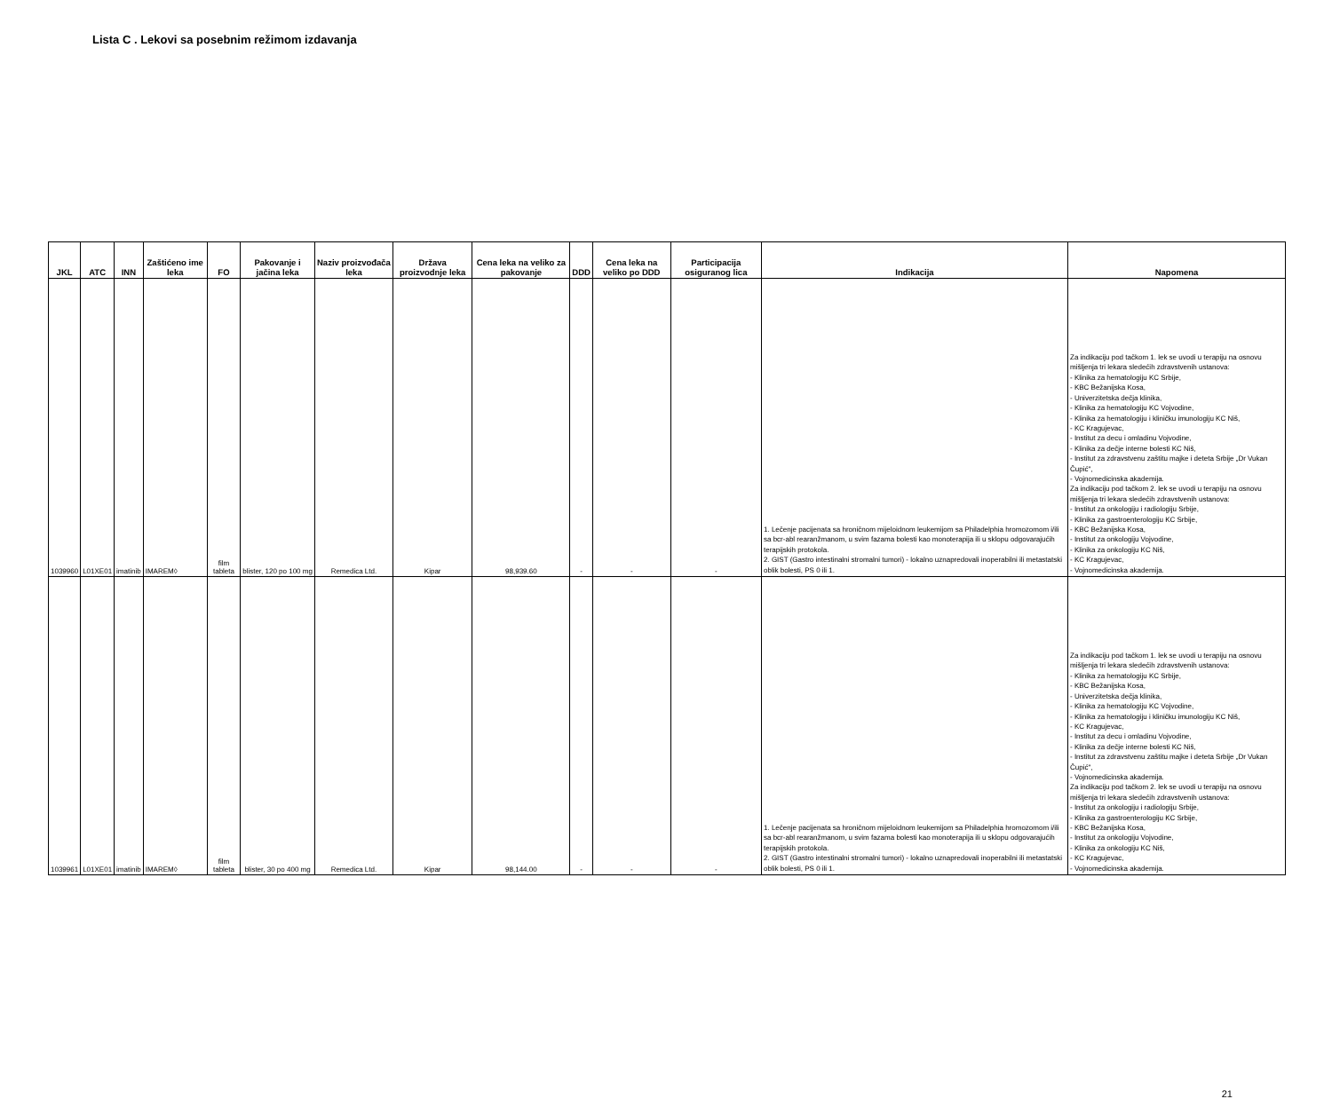Lista C . Lekovi sa posebnim režimom izdavanja
| JKL | ATC | INN | Zaštićeno ime leka | FO | Pakovanje i jačina leka | Naziv proizvođača leka | Država proizvodnje leka | Cena leka na veliko za pakovanje | DDD | Cena leka na veliko po DDD | Participacija osiguranog lica | Indikacija | Napomena |
| --- | --- | --- | --- | --- | --- | --- | --- | --- | --- | --- | --- | --- | --- |
| 1039960 | L01XE01 | imatinib | IMAREM◊ | film tableta | blister, 120 po 100 mg | Remedica Ltd. | Kipar | 98,939.60 | - | - | - | 1. Lečenje pacijenata sa hroničnom mijeloidnom leukemijom sa Philadelphia hromozomom i/ili sa bcr-abl rearanžmanom, u svim fazama bolesti kao monoterapija ili u sklopu odgovarajućih terapijskih protokola. 2. GIST (Gastro intestinalni stromalni tumori) - lokalno uznapredovali inoperabilni ili metastatski oblik bolesti, PS 0 ili 1. | Za indikaciju pod tačkom 1. lek se uvodi u terapiju na osnovu mišljenja tri lekara sledećih zdravstvenih ustanova: - Klinika za hematologiju KC Srbije, - KBC Bežanijska Kosa, - Univerzitetska dečja klinika, - Klinika za hematologiju KC Vojvodine, - Klinika za hematologiju i kliničku imunologiju KC Niš, - KC Kragujevac, - Institut za decu i omladinu Vojvodine, - Klinika za dečje interne bolesti KC Niš, - Institut za zdravstvenu zaštitu majke i deteta Srbije „Dr Vukan Čupić", - Vojnomedicinska akademija. Za indikaciju pod tačkom 2. lek se uvodi u terapiju na osnovu mišljenja tri lekara sledećih zdravstvenih ustanova: - Institut za onkologiju i radiologiju Srbije, - Klinika za gastroenterologiju KC Srbije, - KBC Bežanijska Kosa, - Institut za onkologiju Vojvodine, - Klinika za onkologiju KC Niš, - KC Kragujevac, - Vojnomedicinska akademija. |
| 1039961 | L01XE01 | imatinib | IMAREM◊ | film tableta | blister, 30 po 400 mg | Remedica Ltd. | Kipar | 98,144.00 | - | - | - | 1. Lečenje pacijenata sa hroničnom mijeloidnom leukemijom sa Philadelphia hromozomom i/ili sa bcr-abl rearanžmanom, u svim fazama bolesti kao monoterapija ili u sklopu odgovarajućih terapijskih protokola. 2. GIST (Gastro intestinalni stromalni tumori) - lokalno uznapredovali inoperabilni ili metastatski oblik bolesti, PS 0 ili 1. | Za indikaciju pod tačkom 1. lek se uvodi u terapiju na osnovu mišljenja tri lekara sledećih zdravstvenih ustanova: - Klinika za hematologiju KC Srbije, - KBC Bežanijska Kosa, - Univerzitetska dečja klinika, - Klinika za hematologiju KC Vojvodine, - Klinika za hematologiju i kliničku imunologiju KC Niš, - KC Kragujevac, - Institut za decu i omladinu Vojvodine, - Klinika za dečje interne bolesti KC Niš, - Institut za zdravstvenu zaštitu majke i deteta Srbije „Dr Vukan Čupić", - Vojnomedicinska akademija. Za indikaciju pod tačkom 2. lek se uvodi u terapiju na osnovu mišljenja tri lekara sledećih zdravstvenih ustanova: - Institut za onkologiju i radiologiju Srbije, - Klinika za gastroenterologiju KC Srbije, - KBC Bežanijska Kosa, - Institut za onkologiju Vojvodine, - Klinika za onkologiju KC Niš, - KC Kragujevac, - Vojnomedicinska akademija. |
21